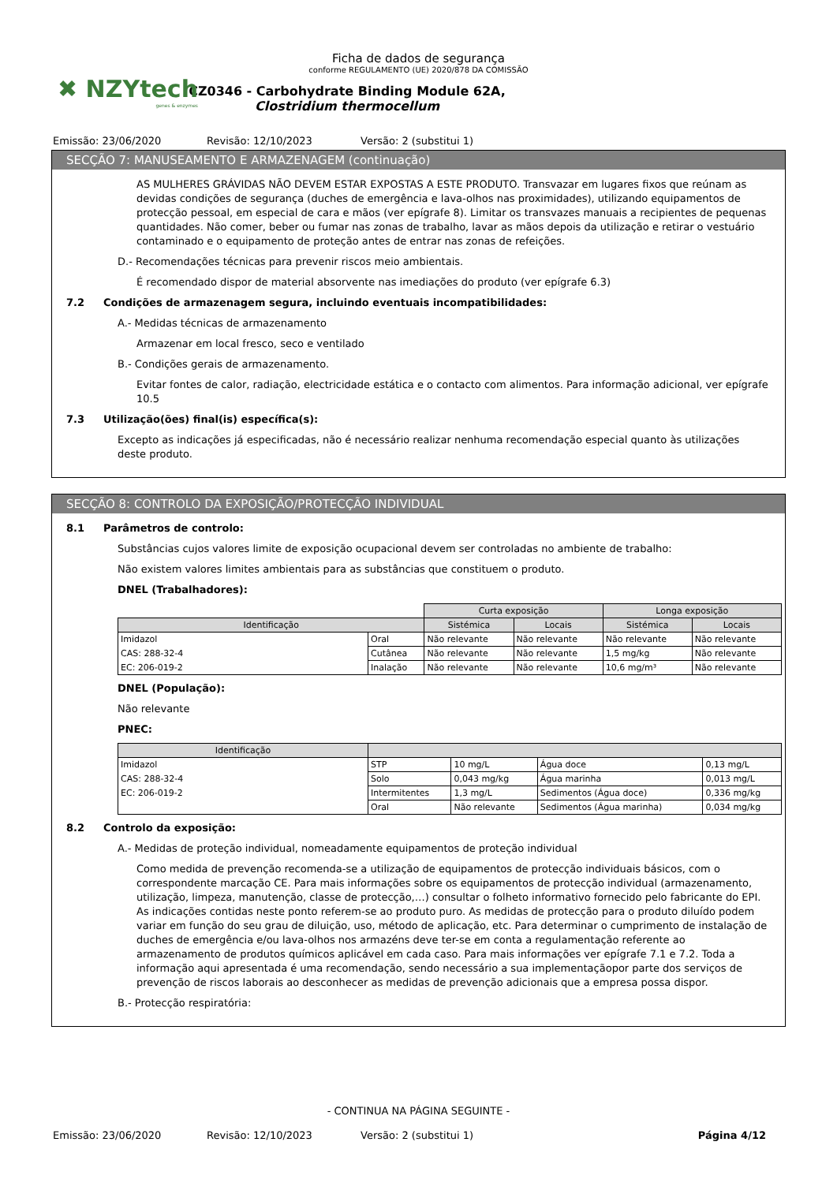✖ NZYtech
genes & enzymes
Ficha de dados de segurança
conforme REGULAMENTO (UE) 2020/878 DA COMISSÃO
CZ0346 - Carbohydrate Binding Module 62A, Clostridium thermocellum
Emissão: 23/06/2020 Revisão: 12/10/2023 Versão: 2 (substitui 1)
SECÇÃO 7: MANUSEAMENTO E ARMAZENAGEM (continuação)
AS MULHERES GRÁVIDAS NÃO DEVEM ESTAR EXPOSTAS A ESTE PRODUTO. Transvazar em lugares fixos que reúnam as devidas condições de segurança (duches de emergência e lava-olhos nas proximidades), utilizando equipamentos de protecção pessoal, em especial de cara e mãos (ver epígrafe 8). Limitar os transvazes manuais a recipientes de pequenas quantidades. Não comer, beber ou fumar nas zonas de trabalho, lavar as mãos depois da utilização e retirar o vestuário contaminado e o equipamento de proteção antes de entrar nas zonas de refeições.
D.- Recomendações técnicas para prevenir riscos meio ambientais.
É recomendado dispor de material absorvente nas imediações do produto (ver epígrafe 6.3)
7.2 Condições de armazenagem segura, incluindo eventuais incompatibilidades:
A.- Medidas técnicas de armazenamento
Armazenar em local fresco, seco e ventilado
B.- Condições gerais de armazenamento.
Evitar fontes de calor, radiação, electricidade estática e o contacto com alimentos. Para informação adicional, ver epígrafe 10.5
7.3 Utilização(ões) final(is) específica(s):
Excepto as indicações já especificadas, não é necessário realizar nenhuma recomendação especial quanto às utilizações deste produto.
SECÇÃO 8: CONTROLO DA EXPOSIÇÃO/PROTECÇÃO INDIVIDUAL
8.1 Parâmetros de controlo:
Substâncias cujos valores limite de exposição ocupacional devem ser controladas no ambiente de trabalho:
Não existem valores limites ambientais para as substâncias que constituem o produto.
DNEL (Trabalhadores):
| | | Curta exposição | | Longa exposição | |
| Identificação | | Sistémica | Locais | Sistémica | Locais |
| Imidazol | Oral | Não relevante | Não relevante | Não relevante | Não relevante |
| CAS: 288-32-4 | Cutânea | Não relevante | Não relevante | 1,5 mg/kg | Não relevante |
| EC: 206-019-2 | Inalação | Não relevante | Não relevante | 10,6 mg/m³ | Não relevante |
DNEL (População):
Não relevante
PNEC:
| Identificação | | | | |
| --- | --- | --- | --- | --- |
| Imidazol | STP | 10 mg/L | Água doce | 0,13 mg/L |
| CAS: 288-32-4 | Solo | 0,043 mg/kg | Água marinha | 0,013 mg/L |
| EC: 206-019-2 | Intermitentes | 1,3 mg/L | Sedimentos (Água doce) | 0,336 mg/kg |
| | Oral | Não relevante | Sedimentos (Água marinha) | 0,034 mg/kg |
8.2 Controlo da exposição:
A.- Medidas de proteção individual, nomeadamente equipamentos de proteção individual
Como medida de prevenção recomenda-se a utilização de equipamentos de protecção individuais básicos, com o correspondente marcação CE. Para mais informações sobre os equipamentos de protecção individual (armazenamento, utilização, limpeza, manutenção, classe de protecção,…) consultar o folheto informativo fornecido pelo fabricante do EPI. As indicações contidas neste ponto referem-se ao produto puro. As medidas de protecção para o produto diluído podem variar em função do seu grau de diluição, uso, método de aplicação, etc. Para determinar o cumprimento de instalação de duches de emergência e/ou lava-olhos nos armazéns deve ter-se em conta a regulamentação referente ao armazenamento de produtos químicos aplicável em cada caso. Para mais informações ver epígrafe 7.1 e 7.2. Toda a informação aqui apresentada é uma recomendação, sendo necessário a sua implementaçãopor parte dos serviços de prevenção de riscos laborais ao desconhecer as medidas de prevenção adicionais que a empresa possa dispor.
B.- Protecção respiratória:
- CONTINUA NA PÁGINA SEGUINTE -
Emissão: 23/06/2020 Revisão: 12/10/2023 Versão: 2 (substitui 1) Página 4/12